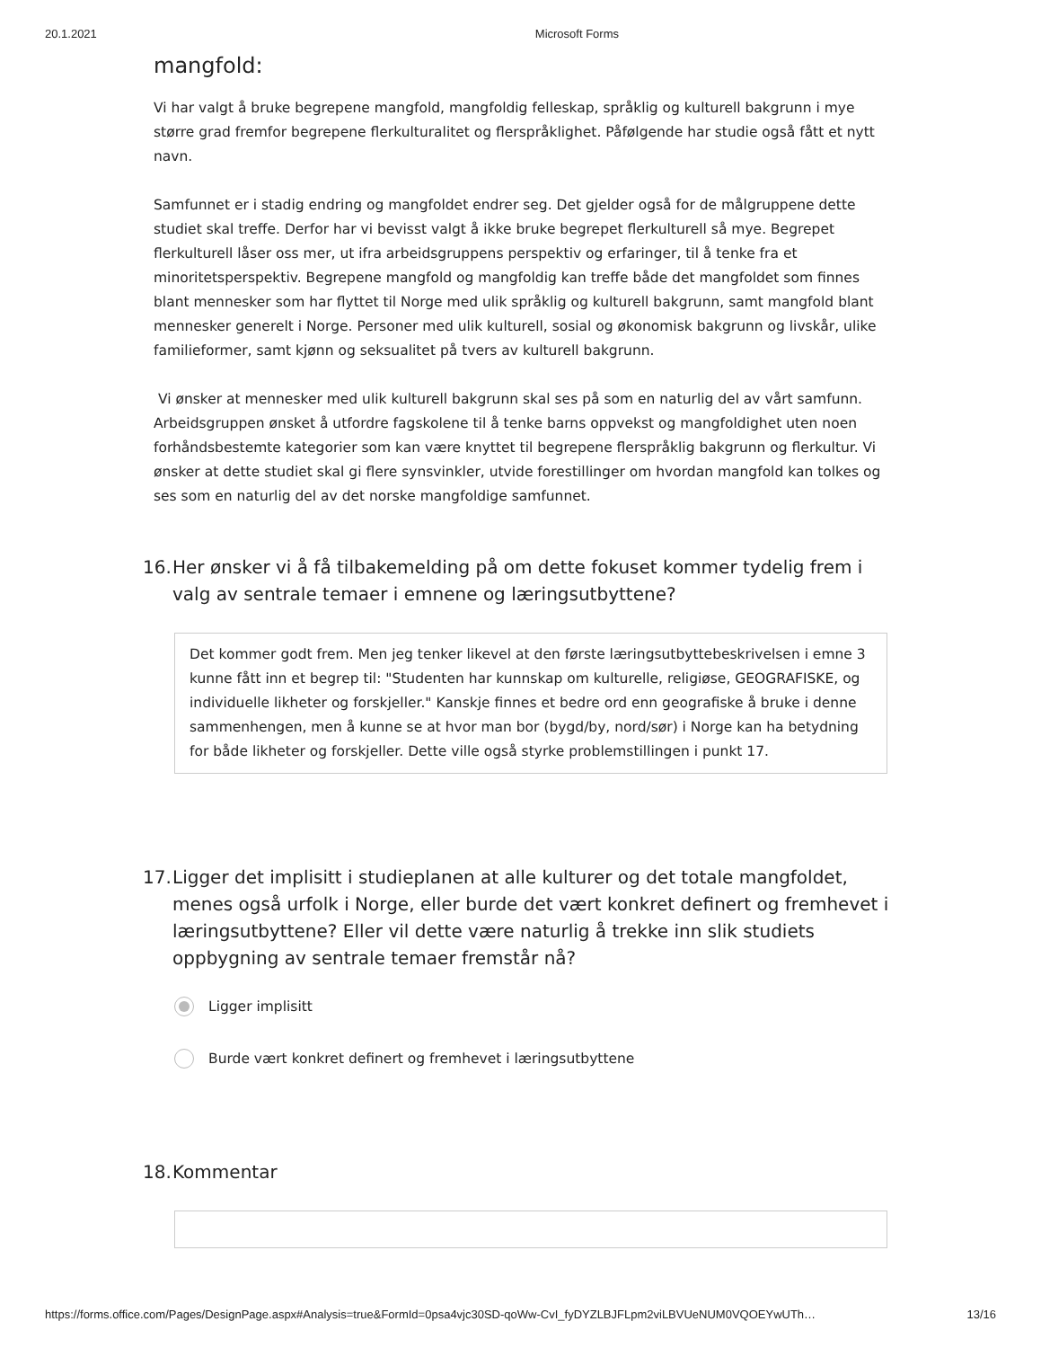20.1.2021 Microsoft Forms
mangfold:
Vi har valgt å bruke begrepene mangfold, mangfoldig felleskap, språklig og kulturell bakgrunn i mye større grad fremfor begrepene flerkulturalitet og flerspråklighet. Påfølgende har studie også fått et nytt navn.
Samfunnet er i stadig endring og mangfoldet endrer seg. Det gjelder også for de målgruppene dette studiet skal treffe. Derfor har vi bevisst valgt å ikke bruke begrepet flerkulturell så mye. Begrepet flerkulturell låser oss mer, ut ifra arbeidsgruppens perspektiv og erfaringer, til å tenke fra et minoritetsperspektiv. Begrepene mangfold og mangfoldig kan treffe både det mangfoldet som finnes blant mennesker som har flyttet til Norge med ulik språklig og kulturell bakgrunn, samt mangfold blant mennesker generelt i Norge. Personer med ulik kulturell, sosial og økonomisk bakgrunn og livskår, ulike familieformer, samt kjønn og seksualitet på tvers av kulturell bakgrunn.
Vi ønsker at mennesker med ulik kulturell bakgrunn skal ses på som en naturlig del av vårt samfunn. Arbeidsgruppen ønsket å utfordre fagskolene til å tenke barns oppvekst og mangfoldighet uten noen forhåndsbestemte kategorier som kan være knyttet til begrepene flerspråklig bakgrunn og flerkultur. Vi ønsker at dette studiet skal gi flere synsvinkler, utvide forestillinger om hvordan mangfold kan tolkes og ses som en naturlig del av det norske mangfoldige samfunnet.
16. Her ønsker vi å få tilbakemelding på om dette fokuset kommer tydelig frem i valg av sentrale temaer i emnene og læringsutbyttene?
Det kommer godt frem. Men jeg tenker likevel at den første læringsutbyttebeskrivelsen i emne 3 kunne fått inn et begrep til: "Studenten har kunnskap om kulturelle, religiøse, GEOGRAFISKE, og individuelle likheter og forskjeller." Kanskje finnes et bedre ord enn geografiske å bruke i denne sammenhengen, men å kunne se at hvor man bor (bygd/by, nord/sør) i Norge kan ha betydning for både likheter og forskjeller. Dette ville også styrke problemstillingen i punkt 17.
17. Ligger det implisitt i studieplanen at alle kulturer og det totale mangfoldet, menes også urfolk i Norge, eller burde det vært konkret definert og fremhevet i læringsutbyttene? Eller vil dette være naturlig å trekke inn slik studiets oppbygning av sentrale temaer fremstår nå?
Ligger implisitt
Burde vært konkret definert og fremhevet i læringsutbyttene
18. Kommentar
https://forms.office.com/Pages/DesignPage.aspx#Analysis=true&FormId=0psa4vjc30SD-qoWw-CvI_fyDYZLBJFLpm2viLBVUeNUM0VQOEYwUTh… 13/16